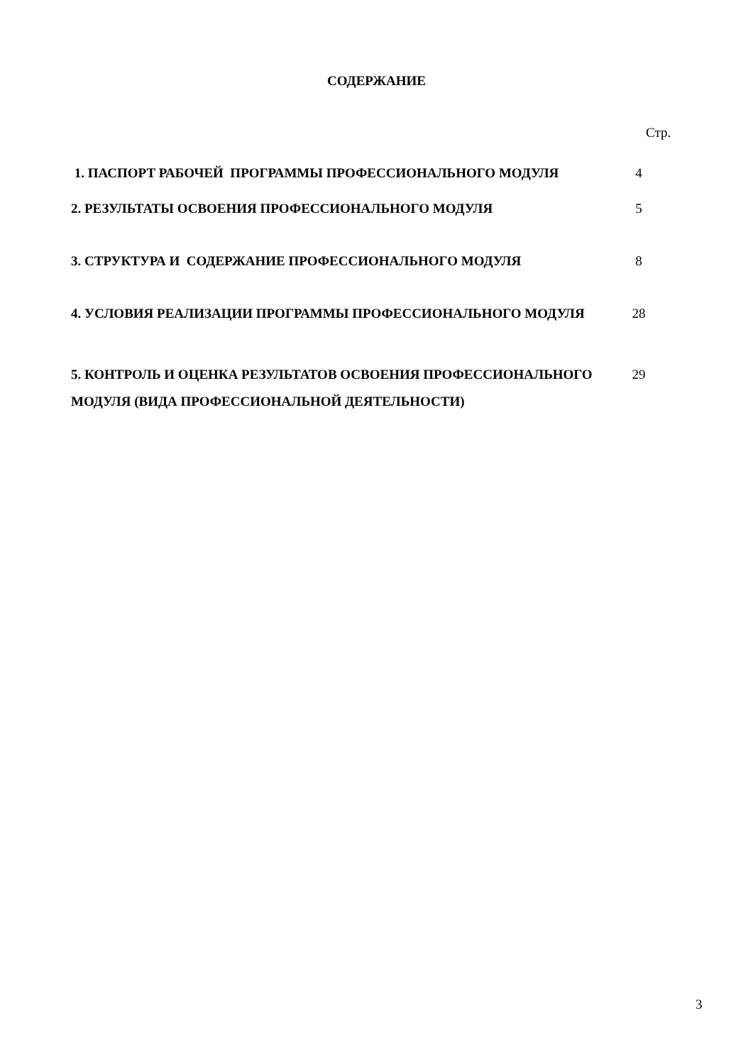СОДЕРЖАНИЕ
Стр.
| 1. ПАСПОРТ РАБОЧЕЙ ПРОГРАММЫ ПРОФЕССИОНАЛЬНОГО МОДУЛЯ | 4 |
| 2. РЕЗУЛЬТАТЫ ОСВОЕНИЯ ПРОФЕССИОНАЛЬНОГО МОДУЛЯ | 5 |
| 3. СТРУКТУРА И СОДЕРЖАНИЕ ПРОФЕССИОНАЛЬНОГО МОДУЛЯ | 8 |
| 4. УСЛОВИЯ РЕАЛИЗАЦИИ ПРОГРАММЫ ПРОФЕССИОНАЛЬНОГО МОДУЛЯ | 28 |
| 5. КОНТРОЛЬ И ОЦЕНКА РЕЗУЛЬТАТОВ ОСВОЕНИЯ ПРОФЕССИОНАЛЬНОГО МОДУЛЯ (ВИДА ПРОФЕССИОНАЛЬНОЙ ДЕЯТЕЛЬНОСТИ) | 29 |
3